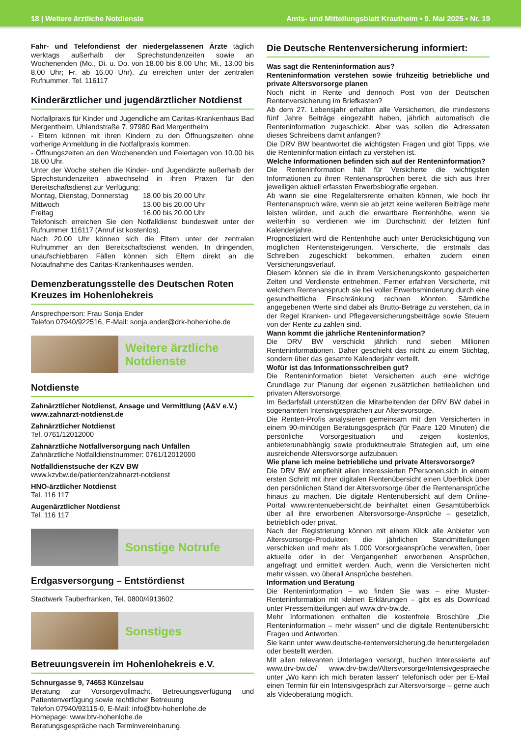18 | Weitere ärztliche Notdienste Amts- und Mitteilungsblatt Krautheim • 9. Mai 2025 • Nr. 19
Fahr- und Telefondienst der niedergelassenen Ärzte täglich werktags außerhalb der Sprechstundenzeiten sowie an Wochenenden (Mo., Di. u. Do. von 18.00 bis 8.00 Uhr; Mi., 13.00 bis 8.00 Uhr; Fr. ab 16.00 Uhr). Zu erreichen unter der zentralen Rufnummer, Tel. 116117
Kinderärztlicher und jugendärztlicher Notdienst
Notfallpraxis für Kinder und Jugendliche am Caritas-Krankenhaus Bad Mergentheim, Uhlandstraße 7, 97980 Bad Mergentheim
- Eltern können mit ihren Kindern zu den Öffnungszeiten ohne vorherige Anmeldung in die Notfallpraxis kommen.
- Öffnungszeiten an den Wochenenden und Feiertagen von 10.00 bis 18.00 Uhr.
Unter der Woche stehen die Kinder- und Jugendärzte außerhalb der Sprechstundenzeiten abwechselnd in ihren Praxen für den Bereitschaftsdienst zur Verfügung:
| Montag, Dienstag, Donnerstag | 18.00 bis 20.00 Uhr |
| Mittwoch | 13.00 bis 20.00 Uhr |
| Freitag | 16.00 bis 20.00 Uhr |
Telefonisch erreichen Sie den Notfalldienst bundesweit unter der Rufnummer 116117 (Anruf ist kostenlos).
Nach 20.00 Uhr können sich die Eltern unter der zentralen Rufnummer an den Bereitschaftsdienst wenden. In dringenden, unaufschiebbaren Fällen können sich Eltern direkt an die Notaufnahme des Caritas-Krankenhauses wenden.
Demenzberatungsstelle des Deutschen Roten Kreuzes im Hohenlohekreis
Ansprechperson: Frau Sonja Ender
Telefon 07940/922516, E-Mail: sonja.ender@drk-hohenlohe.de
Weitere ärztliche
Notdienste
Notdienste
Zahnärztlicher Notdienst, Ansage und Vermittlung (A&V e.V.)
www.zahnarzt-notdienst.de
Zahnärztlicher Notdienst
Tel. 0761/12012000
Zahnärztliche Notfallversorgung nach Unfällen
Zahnärztliche Notfalldienstnummer: 0761/12012000
Notfalldienstsuche der KZV BW
www.kzvbw.de/patienten/zahnarzt-notdienst
HNO-ärztlicher Notdienst
Tel. 116 117
Augenärztlicher Notdienst
Tel. 116 117
Sonstige Notrufe
Erdgasversorgung – Entstördienst
Stadtwerk Tauberfranken, Tel. 0800/4913602
Sonstiges
Betreuungsverein im Hohenlohekreis e.V.
Schnurgasse 9, 74653 Künzelsau
Beratung zur Vorsorgevollmacht, Betreuungsverfügung und Patientenverfügung sowie rechtlicher Betreuung
Telefon 07940/93115-0, E-Mail: info@btv-hohenlohe.de
Homepage: www.btv-hohenlohe.de
Beratungsgespräche nach Terminvereinbarung.
Die Deutsche Rentenversicherung informiert:
Was sagt die Renteninformation aus?
Renteninformation verstehen sowie frühzeitig betriebliche und private Altersvorsorge planen
Noch nicht in Rente und dennoch Post von der Deutschen Rentenversicherung im Briefkasten?
Ab dem 27. Lebensjahr erhalten alle Versicherten, die mindestens fünf Jahre Beiträge eingezahlt haben, jährlich automatisch die Renteninformation zugeschickt. Aber was sollen die Adressaten dieses Schreibens damit anfangen?
Die DRV BW beantwortet die wichtigsten Fragen und gibt Tipps, wie die Renteninformation einfach zu verstehen ist.
Welche Informationen befinden sich auf der Renteninformation?
Die Renteninformation hält für Versicherte die wichtigsten Informationen zu ihren Rentenansprüchen bereit, die sich aus ihrer jeweiligen aktuell erfassten Erwerbsbiografie ergeben.
Ab wann sie eine Regelaltersrente erhalten können, wie hoch ihr Rentenanspruch wäre, wenn sie ab jetzt keine weiteren Beiträge mehr leisten würden, und auch die erwartbare Rentenhöhe, wenn sie weiterhin so verdienen wie im Durchschnitt der letzten fünf Kalenderjahre.
Prognostiziert wird die Rentenhöhe auch unter Berücksichtigung von möglichen Rentensteigerungen. Versicherte, die erstmals das Schreiben zugeschickt bekommen, erhalten zudem einen Versicherungsverlauf.
Diesem können sie die in ihrem Versicherungskonto gespeicherten Zeiten und Verdienste entnehmen. Ferner erfahren Versicherte, mit welchem Rentenanspruch sie bei voller Erwerbsminderung durch eine gesundheitliche Einschränkung rechnen könnten. Sämtliche angegebenen Werte sind dabei als Brutto-Beträge zu verstehen, da in der Regel Kranken- und Pflegeversicherungsbeiträge sowie Steuern von der Rente zu zahlen sind.
Wann kommt die jährliche Renteninformation?
Die DRV BW verschickt jährlich rund sieben Millionen Renteninformationen. Daher geschieht das nicht zu einem Stichtag, sondern über das gesamte Kalenderjahr verteilt.
Wofür ist das Informationsschreiben gut?
Die Renteninformation bietet Versicherten auch eine wichtige Grundlage zur Planung der eigenen zusätzlichen betrieblichen und privaten Altersvorsorge.
Im Bedarfsfall unterstützen die Mitarbeitenden der DRV BW dabei in sogenannten Intensivgesprächen zur Altersvorsorge.
Die Renten-Profis analysieren gemeinsam mit den Versicherten in einem 90-minütigen Beratungsgespräch (für Paare 120 Minuten) die persönliche Vorsorgesituation und zeigen kostenlos, anbieterunabhängig sowie produktneutrale Strategien auf, um eine ausreichende Altersvorsorge aufzubauen.
Wie plane ich meine betriebliche und private Altersvorsorge?
Die DRV BW empfiehlt allen interessierten PPersonen,sich in einem ersten Schritt mit ihrer digitalen Rentenübersicht einen Überblick über den persönlichen Stand der Altersvorsorge über die Rentenansprüche hinaus zu machen. Die digitale Rentenübersicht auf dem Online-Portal www.rentenuebersicht.de beinhaltet einen Gesamtüberblick über all ihre erworbenen Altersvorsorge-Ansprüche – gesetzlich, betrieblich oder privat.
Nach der Registrierung können mit einem Klick alle Anbieter von Altersvorsorge-Produkten die jährlichen Standmitteilungen verschicken und mehr als 1.000 Vorsorgeansprüche verwalten, über aktuelle oder in der Vergangenheit erworbenen Ansprüchen, angefragt und ermittelt werden. Auch, wenn die Versicherten nicht mehr wissen, wo überall Ansprüche bestehen.
Information und Beratung
Die Renteninformation – wo finden Sie was – eine Muster-Renteninformation mit kleinen Erklärungen – gibt es als Download unter Pressemitteilungen auf www.drv-bw.de.
Mehr Informationen enthalten die kostenfreie Broschüre „Die Renteninformation – mehr wissen“ und die digitale Rentenübersicht: Fragen und Antworten.
Sie kann unter www.deutsche-rentenversicherung.de heruntergeladen oder bestellt werden.
Mit allen relevanten Unterlagen versorgt, buchen Interessierte auf www.drv-bw.de/ www.drv-bw.de/Altersvorsorge/Intensivgespraeche unter „Wo kann ich mich beraten lassen“ telefonisch oder per E-Mail einen Termin für ein Intensivgespräch zur Altersvorsorge – gerne auch als Videoberatung möglich.